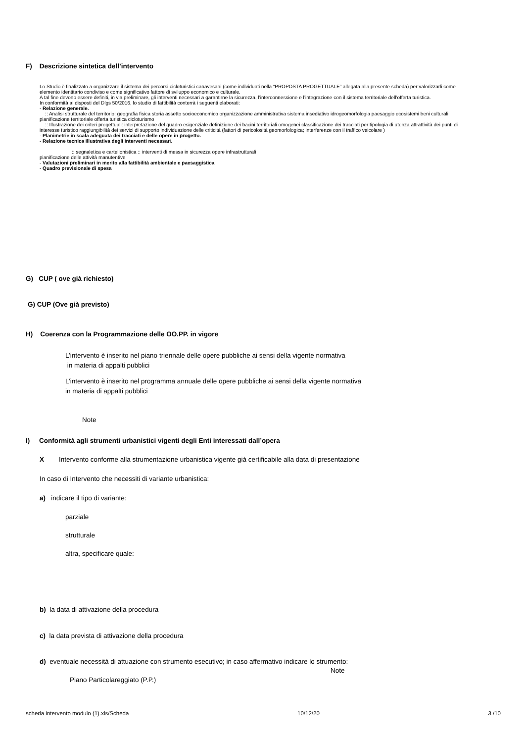F) Descrizione sintetica dell’intervento
Lo Studio è finalizzato a organizzare il sistema dei percorsi cicloturistici canavesani (come individuati nella “PROPOSTA PROGETTUALE” allegata alla presente scheda) per valorizzarli come elemento identitario condiviso e come significativo fattore di sviluppo economico e culturale.
A tal fine devono essere definiti, in via preliminare, gli interventi necessari a garantirne la sicurezza, l’interconnessione e l’integrazione con il sistema territoriale dell’offerta turistica.
In conformità ai disposti del Dlgs 50/2016, lo studio di fattibilità conterrà i seguenti elaborati:
- Relazione generale.
:: Analisi strutturale del territorio: geografia fisica storia assetto socioeconomico organizzazione amministrativa sistema insediativo idrogeomorfologia paesaggio ecosistemi beni culturali pianificazione territoriale offerta turistica cicloturismo
:: Illustrazione dei criteri progettuali: interpretazione del quadro esigenziale definizione dei bacini territoriali omogenei classificazione dei tracciati per tipologia di utenza attrattività dei punti di interesse turistico raggiungibilità dei servizi di supporto individuazione delle criticità (fattori di pericolosità geomorfologica; interferenze con il traffico veicolare )
- Planimetrie in scala adeguata dei tracciati e delle opere in progetto.
- Relazione tecnica illustrativa degli interventi necessari.
:: segnaletica e cartellonistica :: interventi di messa in sicurezza opere infrastrutturali
pianificazione delle attività manutentive
- Valutazioni preliminari in merito alla fattibilità ambientale e paesaggistica
- Quadro previsionale di spesa
G) CUP ( ove già richiesto)
G) CUP (Ove già previsto)
H) Coerenza con la Programmazione delle OO.PP. in vigore
L’intervento è inserito nel piano triennale delle opere pubbliche ai sensi della vigente normativa
in materia di appalti pubblici
L’intervento è inserito nel programma annuale delle opere pubbliche ai sensi della vigente normativa
in materia di appalti pubblici
Note
I) Conformità agli strumenti urbanistici vigenti degli Enti interessati dall’opera
X Intervento conforme alla strumentazione urbanistica vigente già certificabile alla data di presentazione
In caso di Intervento che necessiti di variante urbanistica:
a) indicare il tipo di variante:
parziale
strutturale
altra, specificare quale:
b) la data di attivazione della procedura
c) la data prevista di attivazione della procedura
d) eventuale necessità di attuazione con strumento esecutivo; in caso affermativo indicare lo strumento:
Note
Piano Particolareggiato (P.P.)
scheda intervento modulo (1).xls/Scheda 10/12/20 3 /10